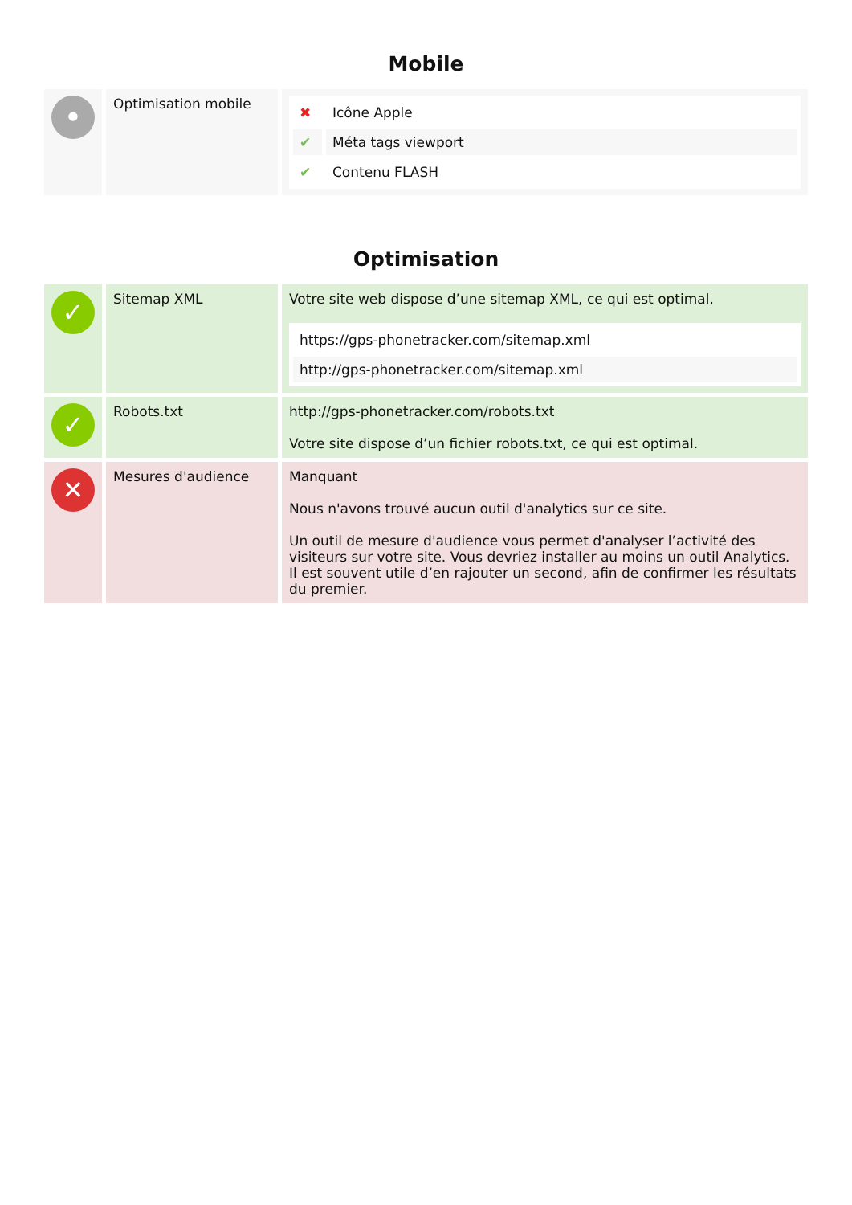Mobile
| • | Optimisation mobile | / ✖ / Icône Apple / / ✔ / Méta tags viewport / / ✔ / Contenu FLASH / |
Optimisation
| ✓ | Sitemap XML | Votre site web dispose d’une sitemap XML, ce qui est optimal. / https://gps-phonetracker.com/sitemap.xml / / http://gps-phonetracker.com/sitemap.xml / |
| ✓ | Robots.txt | http://gps-phonetracker.com/robots.txt Votre site dispose d’un fichier robots.txt, ce qui est optimal. |
| ✕ | Mesures d'audience | Manquant Nous n'avons trouvé aucun outil d'analytics sur ce site. Un outil de mesure d'audience vous permet d'analyser l’activité des visiteurs sur votre site. Vous devriez installer au moins un outil Analytics. Il est souvent utile d’en rajouter un second, afin de confirmer les résultats du premier. |